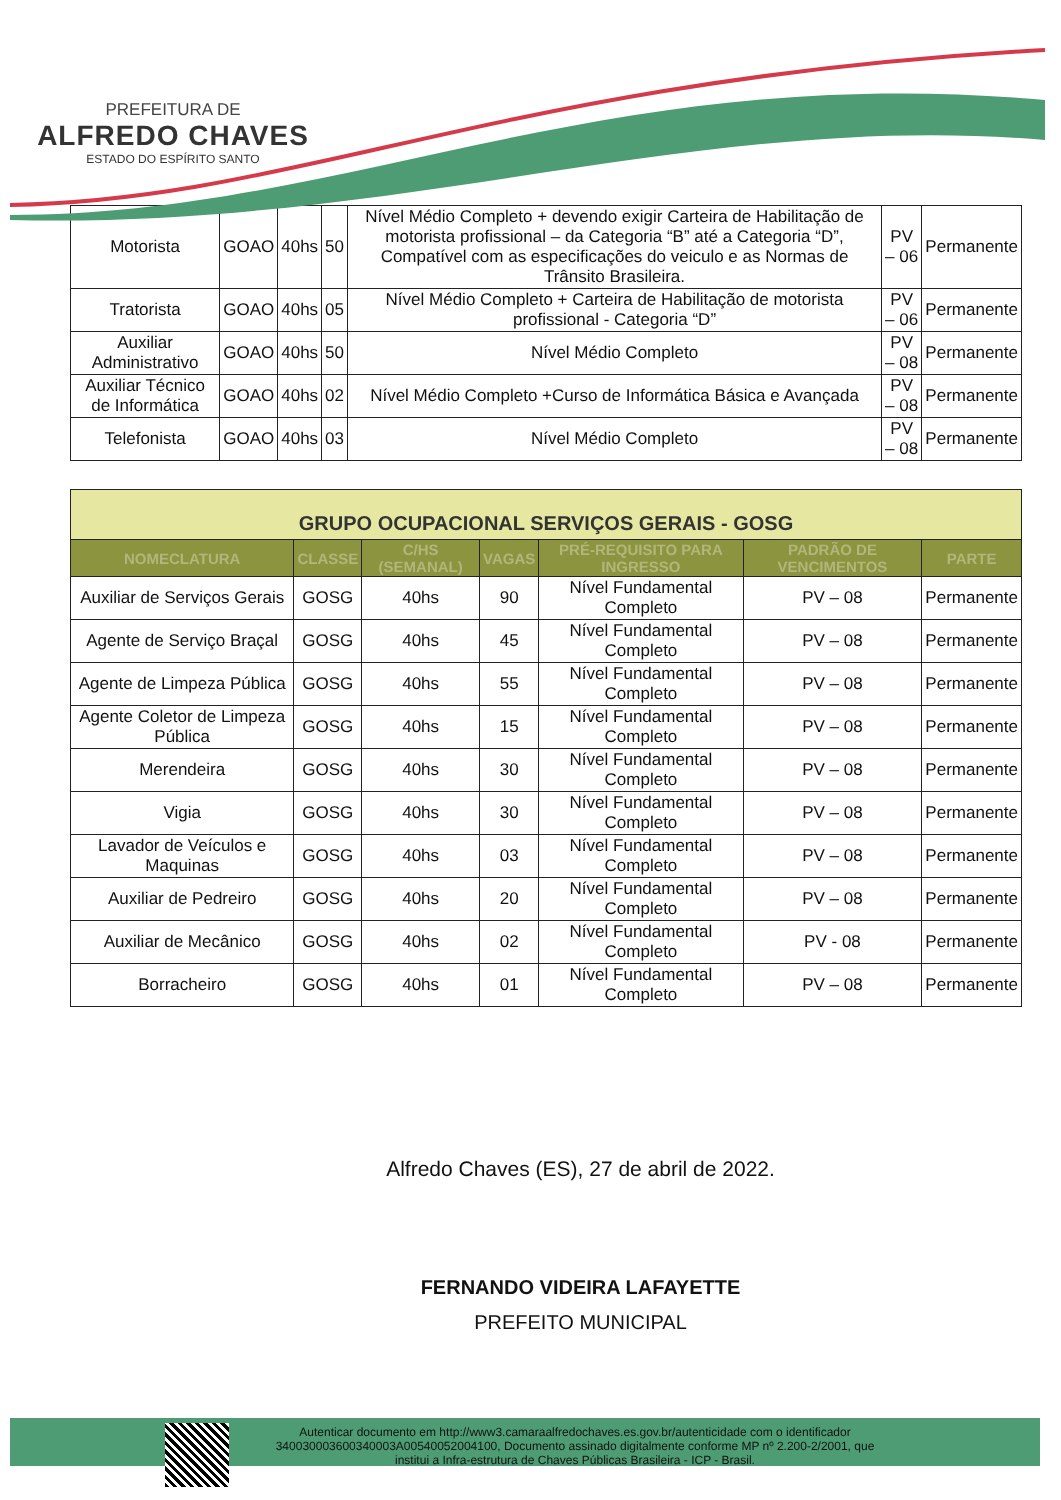PREFEITURA DE
ALFREDO CHAVES
ESTADO DO ESPÍRITO SANTO
| Motorista | GOAO | 40hs | 50 | Nível Médio Completo + devendo exigir Carteira de Habilitação de motorista profissional – da Categoria “B” até a Categoria “D”, Compatível com as especificações do veiculo e as Normas de Trânsito Brasileira. | PV – 06 | Permanente |
| Tratorista | GOAO | 40hs | 05 | Nível Médio Completo + Carteira de Habilitação de motorista profissional - Categoria “D” | PV – 06 | Permanente |
| Auxiliar Administrativo | GOAO | 40hs | 50 | Nível Médio Completo | PV – 08 | Permanente |
| Auxiliar Técnico de Informática | GOAO | 40hs | 02 | Nível Médio Completo +Curso de Informática Básica e Avançada | PV – 08 | Permanente |
| Telefonista | GOAO | 40hs | 03 | Nível Médio Completo | PV – 08 | Permanente |
| GRUPO OCUPACIONAL SERVIÇOS GERAIS - GOSG | | | | | | |
| NOMECLATURA | CLASSE | C/HS (SEMANAL) | VAGAS | PRÉ-REQUISITO PARA INGRESSO | PADRÃO DE VENCIMENTOS | PARTE |
| Auxiliar de Serviços Gerais | GOSG | 40hs | 90 | Nível Fundamental Completo | PV – 08 | Permanente |
| Agente de Serviço Braçal | GOSG | 40hs | 45 | Nível Fundamental Completo | PV – 08 | Permanente |
| Agente de Limpeza Pública | GOSG | 40hs | 55 | Nível Fundamental Completo | PV – 08 | Permanente |
| Agente Coletor de Limpeza Pública | GOSG | 40hs | 15 | Nível Fundamental Completo | PV – 08 | Permanente |
| Merendeira | GOSG | 40hs | 30 | Nível Fundamental Completo | PV – 08 | Permanente |
| Vigia | GOSG | 40hs | 30 | Nível Fundamental Completo | PV – 08 | Permanente |
| Lavador de Veículos e Maquinas | GOSG | 40hs | 03 | Nível Fundamental Completo | PV – 08 | Permanente |
| Auxiliar de Pedreiro | GOSG | 40hs | 20 | Nível Fundamental Completo | PV – 08 | Permanente |
| Auxiliar de Mecânico | GOSG | 40hs | 02 | Nível Fundamental Completo | PV - 08 | Permanente |
| Borracheiro | GOSG | 40hs | 01 | Nível Fundamental Completo | PV – 08 | Permanente |
Alfredo Chaves (ES), 27 de abril de 2022.
FERNANDO VIDEIRA LAFAYETTE
PREFEITO MUNICIPAL
Autenticar documento em http://www3.camaraalfredochaves.es.gov.br/autenticidade com o identificador 340030003600340003A00540052004100, Documento assinado digitalmente conforme MP nº 2.200-2/2001, que institui a Infra-estrutura de Chaves Públicas Brasileira - ICP - Brasil.